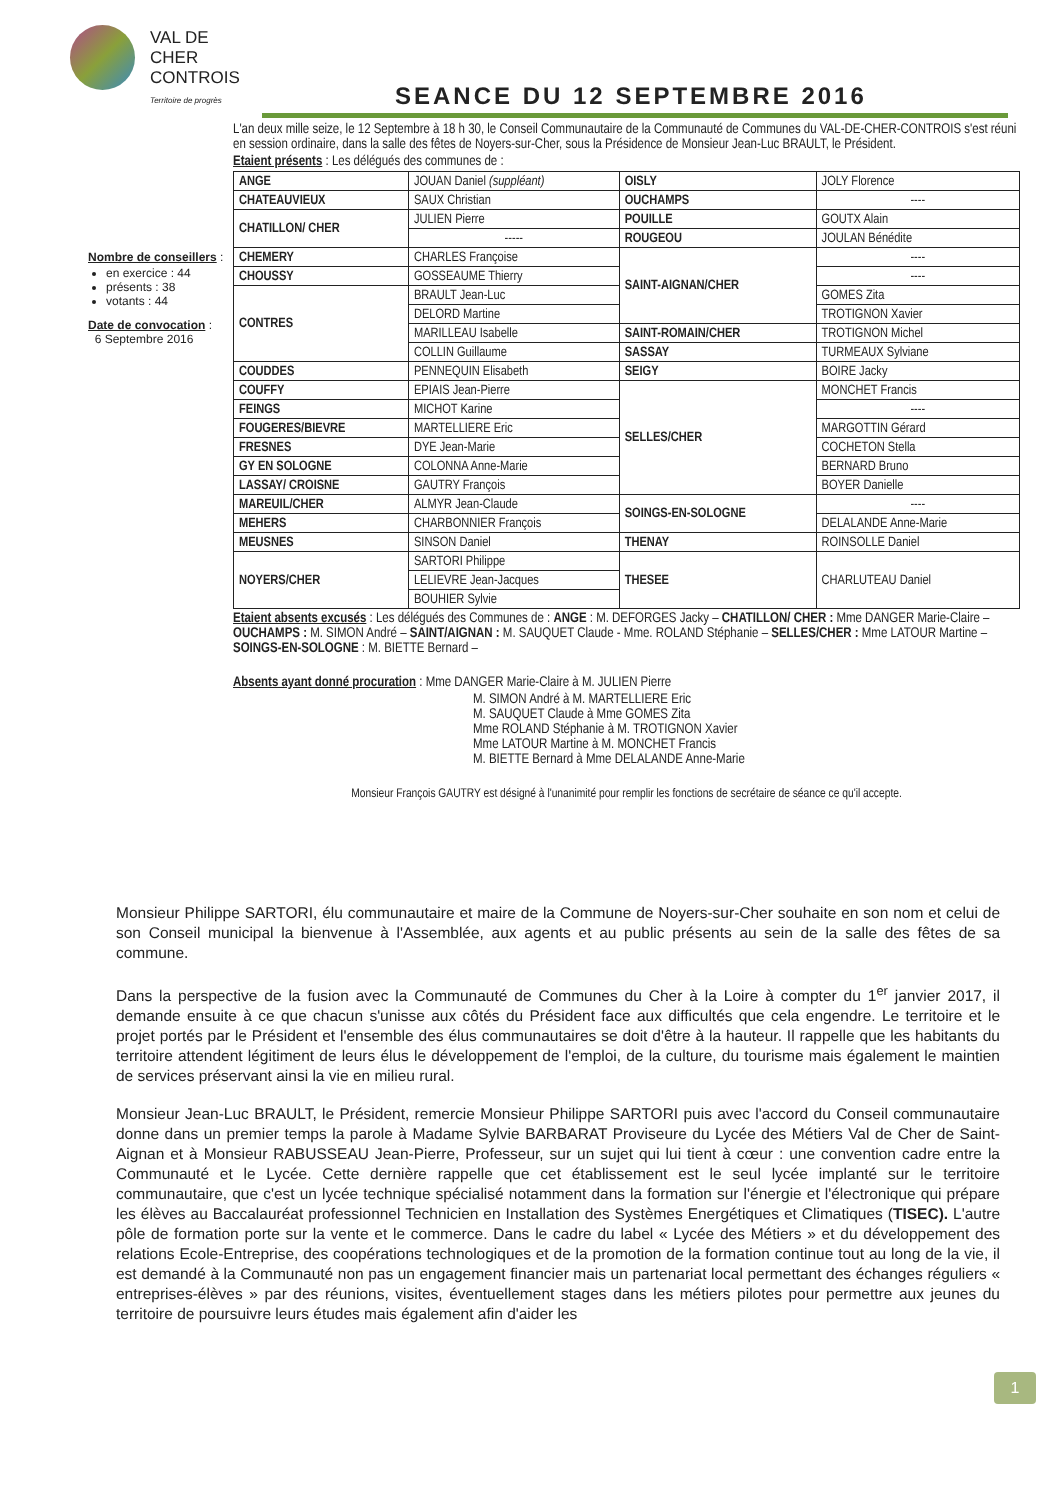VAL DE CHER
CONTROIS
Territoire de progrès
SEANCE DU 12 SEPTEMBRE 2016
Nombre de conseillers :
en exercice : 44
présents : 38
votants : 44
Date de convocation :
6 Septembre 2016
L'an deux mille seize, le 12 Septembre à 18 h 30, le Conseil Communautaire de la Communauté de Communes du VAL-DE-CHER-CONTROIS s'est réuni en session ordinaire, dans la salle des fêtes de Noyers-sur-Cher, sous la Présidence de Monsieur Jean-Luc BRAULT, le Président.
Etaient présents : Les délégués des communes de :
| ANGE | JOUAN Daniel (suppléant) | OISLY | JOLY Florence |
| CHATEAUVIEUX | SAUX Christian | OUCHAMPS | ---- |
| CHATILLON/ CHER | JULIEN Pierre | POUILLE | GOUTX Alain |
| | ----- | ROUGEOU | JOULAN Bénédite |
| CHEMERY | CHARLES Françoise | SAINT-AIGNAN/CHER | ---- |
| CHOUSSY | GOSSEAUME Thierry | | ---- |
| CONTRES | BRAULT Jean-Luc | | GOMES Zita |
| | DELORD Martine | | TROTIGNON Xavier |
| | MARILLEAU Isabelle | SAINT-ROMAIN/CHER | TROTIGNON Michel |
| | COLLIN Guillaume | SASSAY | TURMEAUX Sylviane |
| COUDDES | PENNEQUIN Elisabeth | SEIGY | BOIRE Jacky |
| COUFFY | EPIAIS Jean-Pierre | SELLES/CHER | MONCHET Francis |
| FEINGS | MICHOT Karine | | ---- |
| FOUGERES/BIEVRE | MARTELLIERE Eric | | MARGOTTIN Gérard |
| FRESNES | DYE Jean-Marie | | COCHETON Stella |
| GY EN SOLOGNE | COLONNA Anne-Marie | | BERNARD Bruno |
| LASSAY/ CROISNE | GAUTRY François | | BOYER Danielle |
| MAREUIL/CHER | ALMYR Jean-Claude | SOINGS-EN-SOLOGNE | ---- |
| MEHERS | CHARBONNIER François | | DELALANDE Anne-Marie |
| MEUSNES | SINSON Daniel | THENAY | ROINSOLLE Daniel |
| NOYERS/CHER | SARTORI Philippe | THESEE | CHARLUTEAU Daniel |
| | LELIEVRE Jean-Jacques | | |
| | BOUHIER Sylvie | | |
Etaient absents excusés : Les délégués des Communes de : ANGE : M. DEFORGES Jacky – CHATILLON/ CHER : Mme DANGER Marie-Claire – OUCHAMPS : M. SIMON André – SAINT/AIGNAN : M. SAUQUET Claude - Mme. ROLAND Stéphanie – SELLES/CHER : Mme LATOUR Martine – SOINGS-EN-SOLOGNE : M. BIETTE Bernard –
Absents ayant donné procuration : Mme DANGER Marie-Claire à M. JULIEN Pierre
M. SIMON André à M. MARTELLIERE Eric
M. SAUQUET Claude à Mme GOMES Zita
Mme ROLAND Stéphanie à M. TROTIGNON Xavier
Mme LATOUR Martine à M. MONCHET Francis
M. BIETTE Bernard à Mme DELALANDE Anne-Marie
Monsieur François GAUTRY est désigné à l'unanimité pour remplir les fonctions de secrétaire de séance ce qu'il accepte.
Monsieur Philippe SARTORI, élu communautaire et maire de la Commune de Noyers-sur-Cher souhaite en son nom et celui de son Conseil municipal la bienvenue à l'Assemblée, aux agents et au public présents au sein de la salle des fêtes de sa commune.
Dans la perspective de la fusion avec la Communauté de Communes du Cher à la Loire à compter du 1<sup>er</sup> janvier 2017, il demande ensuite à ce que chacun s'unisse aux côtés du Président face aux difficultés que cela engendre. Le territoire et le projet portés par le Président et l'ensemble des élus communautaires se doit d'être à la hauteur. Il rappelle que les habitants du territoire attendent légitiment de leurs élus le développement de l'emploi, de la culture, du tourisme mais également le maintien de services préservant ainsi la vie en milieu rural.
Monsieur Jean-Luc BRAULT, le Président, remercie Monsieur Philippe SARTORI puis avec l'accord du Conseil communautaire donne dans un premier temps la parole à Madame Sylvie BARBARAT Proviseure du Lycée des Métiers Val de Cher de Saint-Aignan et à Monsieur RABUSSEAU Jean-Pierre, Professeur, sur un sujet qui lui tient à cœur : une convention cadre entre la Communauté et le Lycée. Cette dernière rappelle que cet établissement est le seul lycée implanté sur le territoire communautaire, que c'est un lycée technique spécialisé notamment dans la formation sur l'énergie et l'électronique qui prépare les élèves au Baccalauréat professionnel Technicien en Installation des Systèmes Energétiques et Climatiques (TISEC). L'autre pôle de formation porte sur la vente et le commerce. Dans le cadre du label « Lycée des Métiers » et du développement des relations Ecole-Entreprise, des coopérations technologiques et de la promotion de la formation continue tout au long de la vie, il est demandé à la Communauté non pas un engagement financier mais un partenariat local permettant des échanges réguliers « entreprises-élèves » par des réunions, visites, éventuellement stages dans les métiers pilotes pour permettre aux jeunes du territoire de poursuivre leurs études mais également afin d'aider les
1